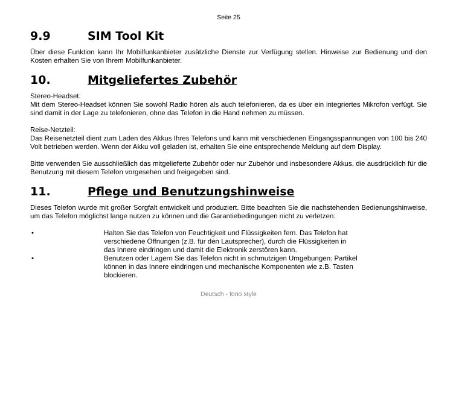Seite 25
9.9 SIM Tool Kit
Über diese Funktion kann Ihr Mobilfunkanbieter zusätzliche Dienste zur Verfügung stellen. Hinweise zur Bedienung und den Kosten erhalten Sie von Ihrem Mobilfunkanbieter.
10. Mitgeliefertes Zubehör
Stereo-Headset:
Mit dem Stereo-Headset können Sie sowohl Radio hören als auch telefonieren, da es über ein integriertes Mikrofon verfügt. Sie sind damit in der Lage zu telefonieren, ohne das Telefon in die Hand nehmen zu müssen.
Reise-Netzteil:
Das Reisenetzteil dient zum Laden des Akkus Ihres Telefons und kann mit verschiedenen Eingangsspannungen von 100 bis 240 Volt betrieben werden. Wenn der Akku voll geladen ist, erhalten Sie eine entsprechende Meldung auf dem Display.
Bitte verwenden Sie ausschließlich das mitgelieferte Zubehör oder nur Zubehör und insbesondere Akkus, die ausdrücklich für die Benutzung mit diesem Telefon vorgesehen und freigegeben sind.
11. Pflege und Benutzungshinweise
Dieses Telefon wurde mit großer Sorgfalt entwickelt und produziert. Bitte beachten Sie die nachstehenden Bedienungshinweise, um das Telefon möglichst lange nutzen zu können und die Garantiebedingungen nicht zu verletzen:
• Halten Sie das Telefon von Feuchtigkeit und Flüssigkeiten fern. Das Telefon hat verschiedene Öffnungen (z.B. für den Lautsprecher), durch die Flüssigkeiten in das Innere eindringen und damit die Elektronik zerstören kann.
• Benutzen oder Lagern Sie das Telefon nicht in schmutzigen Umgebungen: Partikel können in das Innere eindringen und mechanische Komponenten wie z.B. Tasten blockieren.
Deutsch - fono style